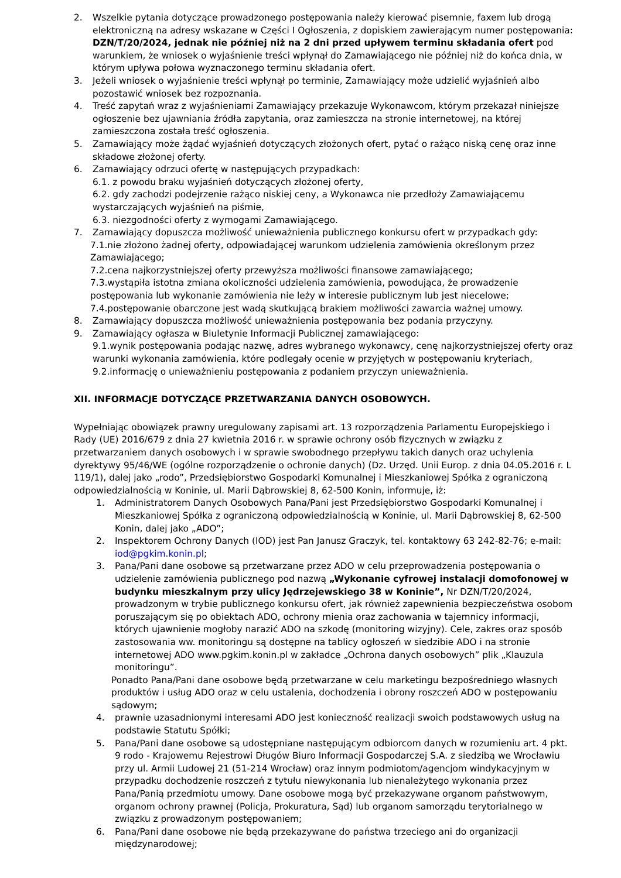2. Wszelkie pytania dotyczące prowadzonego postępowania należy kierować pisemnie, faxem lub drogą elektroniczną na adresy wskazane w Części I Ogłoszenia, z dopiskiem zawierającym numer postępowania: DZN/T/20/2024, jednak nie później niż na 2 dni przed upływem terminu składania ofert pod warunkiem, że wniosek o wyjaśnienie treści wpłynął do Zamawiającego nie później niż do końca dnia, w którym upływa połowa wyznaczonego terminu składania ofert.
3. Jeżeli wniosek o wyjaśnienie treści wpłynął po terminie, Zamawiający może udzielić wyjaśnień albo pozostawić wniosek bez rozpoznania.
4. Treść zapytań wraz z wyjaśnieniami Zamawiający przekazuje Wykonawcom, którym przekazał niniejsze ogłoszenie bez ujawniania źródła zapytania, oraz zamieszcza na stronie internetowej, na której zamieszczona została treść ogłoszenia.
5. Zamawiający może żądać wyjaśnień dotyczących złożonych ofert, pytać o rażąco niską cenę oraz inne składowe złożonej oferty.
6. Zamawiający odrzuci ofertę w następujących przypadkach:
6.1. z powodu braku wyjaśnień dotyczących złożonej oferty,
6.2. gdy zachodzi podejrzenie rażąco niskiej ceny, a Wykonawca nie przedłoży Zamawiającemu wystarczających wyjaśnień na piśmie,
6.3. niezgodności oferty z wymogami Zamawiającego.
7. Zamawiający dopuszcza możliwość unieważnienia publicznego konkursu ofert w przypadkach gdy:
7.1.nie złożono żadnej oferty, odpowiadającej warunkom udzielenia zamówienia określonym przez Zamawiającego;
7.2.cena najkorzystniejszej oferty przewyższa możliwości finansowe zamawiającego;
7.3.wystąpiła istotna zmiana okoliczności udzielenia zamówienia, powodująca, że prowadzenie postępowania lub wykonanie zamówienia nie leży w interesie publicznym lub jest niecelowe;
7.4.postępowanie obarczone jest wadą skutkującą brakiem możliwości zawarcia ważnej umowy.
8. Zamawiający dopuszcza możliwość unieważnienia postępowania bez podania przyczyny.
9. Zamawiający ogłasza w Biuletynie Informacji Publicznej zamawiającego:
9.1.wynik postępowania podając nazwę, adres wybranego wykonawcy, cenę najkorzystniejszej oferty oraz warunki wykonania zamówienia, które podlegały ocenie w przyjętych w postępowaniu kryteriach,
9.2.informację o unieważnieniu postępowania z podaniem przyczyn unieważnienia.
XII. INFORMACJE DOTYCZĄCE PRZETWARZANIA DANYCH OSOBOWYCH.
Wypełniając obowiązek prawny uregulowany zapisami art. 13 rozporządzenia Parlamentu Europejskiego i Rady (UE) 2016/679 z dnia 27 kwietnia 2016 r. w sprawie ochrony osób fizycznych w związku z przetwarzaniem danych osobowych i w sprawie swobodnego przepływu takich danych oraz uchylenia dyrektywy 95/46/WE (ogólne rozporządzenie o ochronie danych) (Dz. Urzęd. Unii Europ. z dnia 04.05.2016 r. L 119/1), dalej jako „rodo”, Przedsiębiorstwo Gospodarki Komunalnej i Mieszkaniowej Spółka z ograniczoną odpowiedzialnością w Koninie, ul. Marii Dąbrowskiej 8, 62-500 Konin, informuje, iż:
1. Administratorem Danych Osobowych Pana/Pani jest Przedsiębiorstwo Gospodarki Komunalnej i Mieszkaniowej Spółka z ograniczoną odpowiedzialnością w Koninie, ul. Marii Dąbrowskiej 8, 62-500 Konin, dalej jako „ADO”;
2. Inspektorem Ochrony Danych (IOD) jest Pan Janusz Graczyk, tel. kontaktowy 63 242-82-76; e-mail: iod@pgkim.konin.pl;
3. Pana/Pani dane osobowe są przetwarzane przez ADO w celu przeprowadzenia postępowania o udzielenie zamówienia publicznego pod nazwą „Wykonanie cyfrowej instalacji domofonowej w budynku mieszkalnym przy ulicy Jędrzejewskiego 38 w Koninie”, Nr DZN/T/20/2024, prowadzonym w trybie publicznego konkursu ofert, jak również zapewnienia bezpieczeństwa osobom poruszającym się po obiektach ADO, ochrony mienia oraz zachowania w tajemnicy informacji, których ujawnienie mogłoby narazić ADO na szkodę (monitoring wizyjny). Cele, zakres oraz sposób zastosowania ww. monitoringu są dostępne na tablicy ogłoszeń w siedzibie ADO i na stronie internetowej ADO www.pgkim.konin.pl w zakładce „Ochrona danych osobowych” plik „Klauzula monitoringu”.
Ponadto Pana/Pani dane osobowe będą przetwarzane w celu marketingu bezpośredniego własnych produktów i usług ADO oraz w celu ustalenia, dochodzenia i obrony roszczeń ADO w postępowaniu sądowym;
4. prawnie uzasadnionymi interesami ADO jest konieczność realizacji swoich podstawowych usług na podstawie Statutu Spółki;
5. Pana/Pani dane osobowe są udostępniane następującym odbiorcom danych w rozumieniu art. 4 pkt. 9 rodo - Krajowemu Rejestrowi Długów Biuro Informacji Gospodarczej S.A. z siedzibą we Wrocławiu przy ul. Armii Ludowej 21 (51-214 Wrocław) oraz innym podmiotom/agencjom windykacyjnym w przypadku dochodzenie roszczeń z tytułu niewykonania lub nienależytego wykonania przez Pana/Panią przedmiotu umowy. Dane osobowe mogą być przekazywane organom państwowym, organom ochrony prawnej (Policja, Prokuratura, Sąd) lub organom samorządu terytorialnego w związku z prowadzonym postępowaniem;
6. Pana/Pani dane osobowe nie będą przekazywane do państwa trzeciego ani do organizacji międzynarodowej;